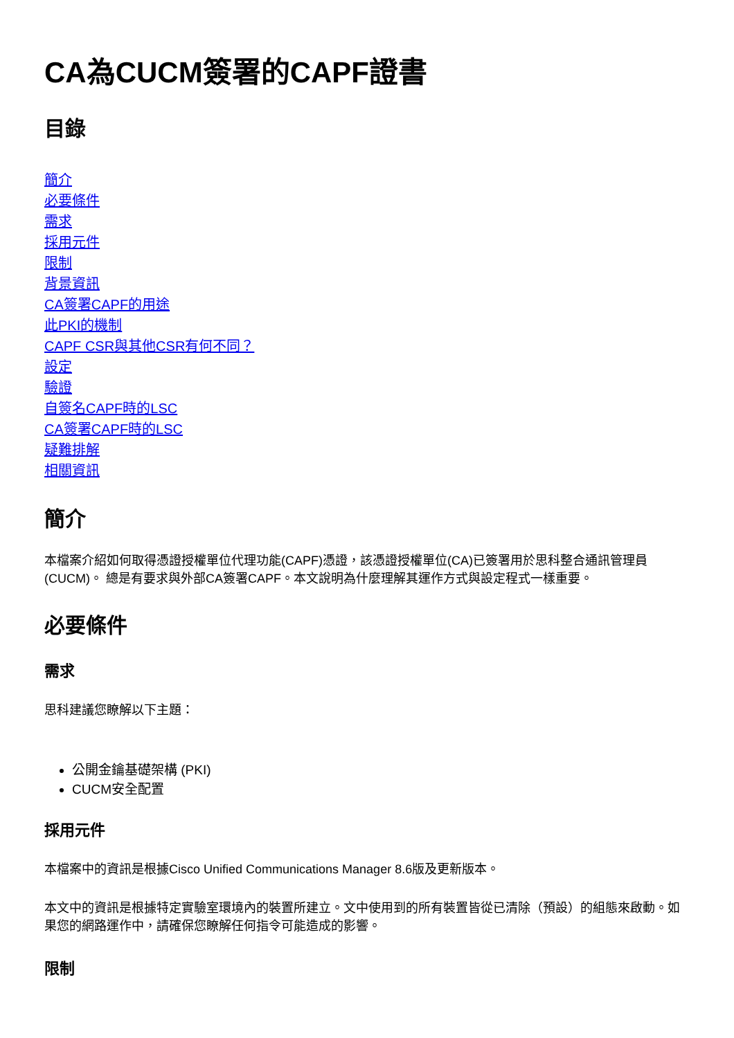CA為CUCM簽署的CAPF證書
目錄
簡介
必要條件
需求
採用元件
限制
背景資訊
CA簽署CAPF的用途
此PKI的機制
CAPF CSR與其他CSR有何不同？
設定
驗證
自簽名CAPF時的LSC
CA簽署CAPF時的LSC
疑難排解
相關資訊
簡介
本檔案介紹如何取得憑證授權單位代理功能(CAPF)憑證，該憑證授權單位(CA)已簽署用於思科整合通訊管理員(CUCM)。 總是有要求與外部CA簽署CAPF。本文說明為什麼理解其運作方式與設定程式一樣重要。
必要條件
需求
思科建議您瞭解以下主題：
公開金鑰基礎架構 (PKI)
CUCM安全配置
採用元件
本檔案中的資訊是根據Cisco Unified Communications Manager 8.6版及更新版本。
本文中的資訊是根據特定實驗室環境內的裝置所建立。文中使用到的所有裝置皆從已清除（預設）的組態來啟動。如果您的網路運作中，請確保您瞭解任何指令可能造成的影響。
限制